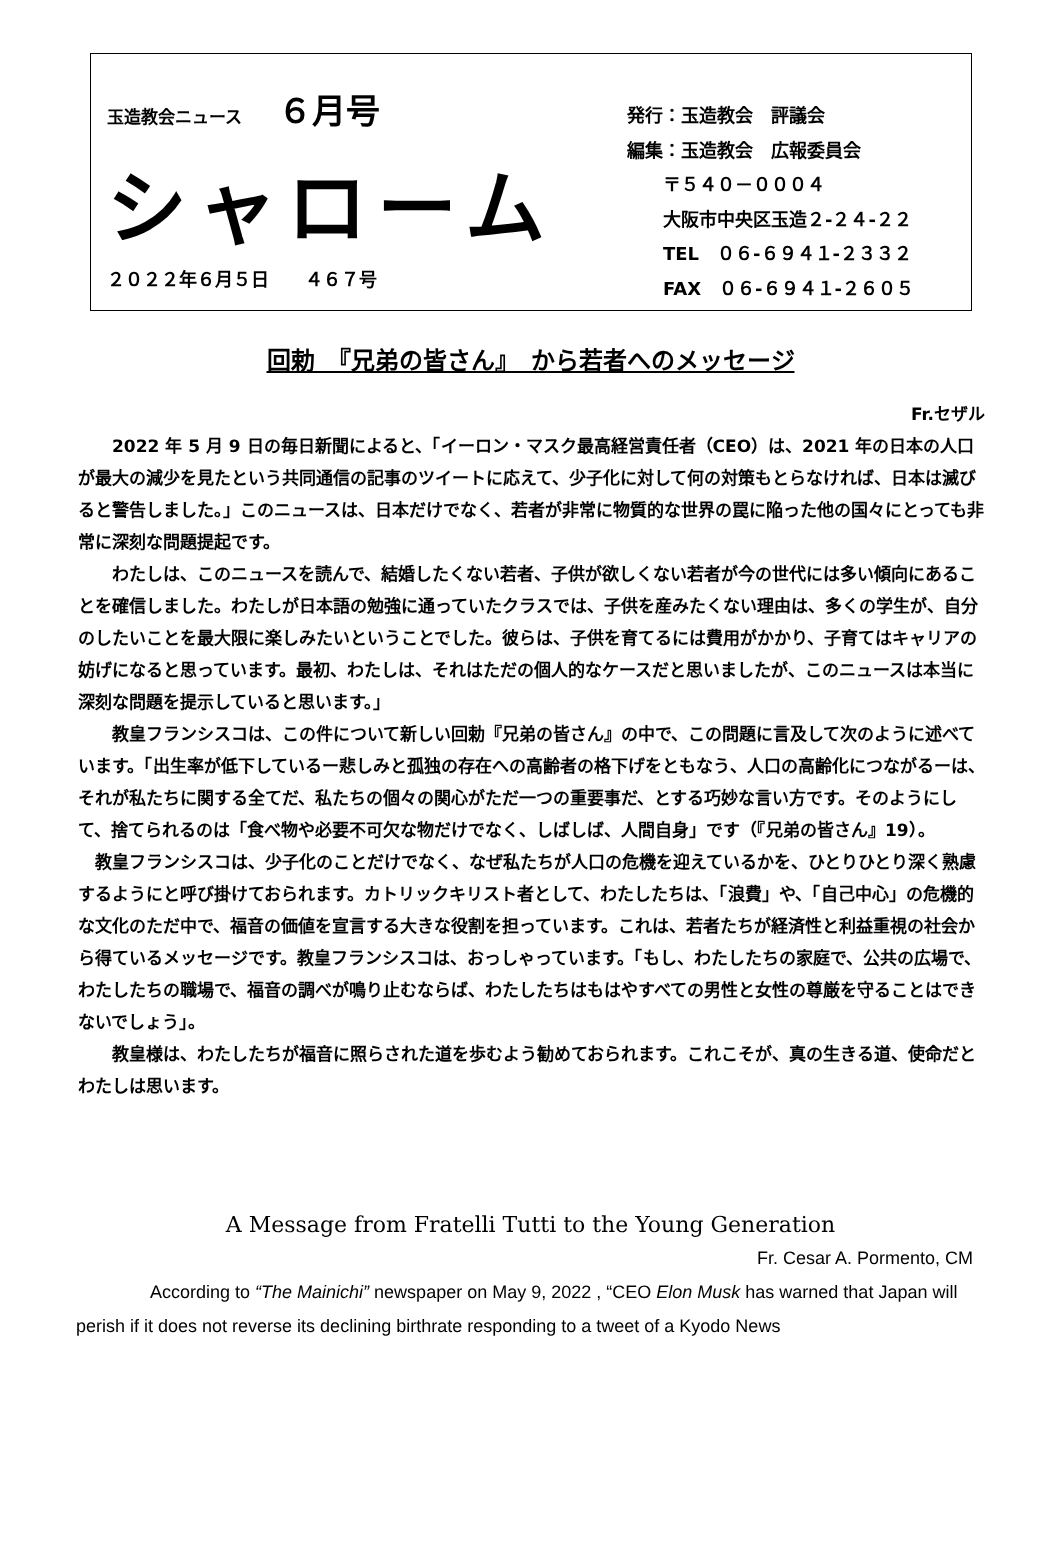玉造教会ニュース ６月号
シャローム
２０２２年６月５日　　４６７号
発行：玉造教会　評議会
編集：玉造教会　広報委員会
　　〒５４０－０００４
　　大阪市中央区玉造２-２４-２２
　　TEL　０６-６９４１-２３３２
　　FAX　０６-６９４１-２６０５
回勅　『兄弟の皆さん』　から若者へのメッセージ
Fr.セザル
2022 年 5 月 9 日の毎日新聞によると、「イーロン・マスク最高経営責任者（CEO）は、2021 年の日本の人口が最大の減少を見たという共同通信の記事のツイートに応えて、少子化に対して何の対策もとらなければ、日本は滅びると警告しました。」このニュースは、日本だけでなく、若者が非常に物質的な世界の罠に陥った他の国々にとっても非常に深刻な問題提起です。
わたしは、このニュースを読んで、結婚したくない若者、子供が欲しくない若者が今の世代には多い傾向にあることを確信しました。わたしが日本語の勉強に通っていたクラスでは、子供を産みたくない理由は、多くの学生が、自分のしたいことを最大限に楽しみたいということでした。彼らは、子供を育てるには費用がかかり、子育てはキャリアの妨げになると思っています。最初、わたしは、それはただの個人的なケースだと思いましたが、このニュースは本当に深刻な問題を提示していると思います。」
教皇フランシスコは、この件について新しい回勅『兄弟の皆さん』の中で、この問題に言及して次のように述べています。「出生率が低下しているー悲しみと孤独の存在への高齢者の格下げをともなう、人口の高齢化につながるーは、それが私たちに関する全てだ、私たちの個々の関心がただ一つの重要事だ、とする巧妙な言い方です。そのようにして、捨てられるのは「食べ物や必要不可欠な物だけでなく、しばしば、人間自身」です（『兄弟の皆さん』19）。
教皇フランシスコは、少子化のことだけでなく、なぜ私たちが人口の危機を迎えているかを、ひとりひとり深く熟慮するようにと呼び掛けておられます。カトリックキリスト者として、わたしたちは、「浪費」や、「自己中心」の危機的な文化のただ中で、福音の価値を宣言する大きな役割を担っています。これは、若者たちが経済性と利益重視の社会から得ているメッセージです。教皇フランシスコは、おっしゃっています。「もし、わたしたちの家庭で、公共の広場で、わたしたちの職場で、福音の調べが鳴り止むならば、わたしたちはもはやすべての男性と女性の尊厳を守ることはできないでしょう」。
教皇様は、わたしたちが福音に照らされた道を歩むよう勧めておられます。これこそが、真の生きる道、使命だとわたしは思います。
A Message from Fratelli Tutti to the Young Generation
Fr. Cesar A. Pormento, CM
According to “The Mainichi” newspaper on May 9, 2022 , “CEO Elon Musk has warned that Japan will perish if it does not reverse its declining birthrate responding to a tweet of a Kyodo News